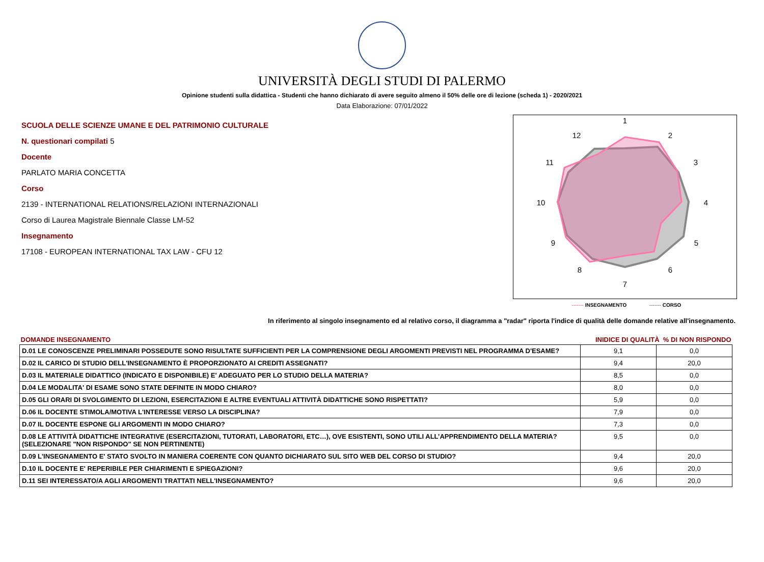UNIVERSITÀ DEGLI STUDI DI PALERMO
Opinione studenti sulla didattica - Studenti che hanno dichiarato di avere seguito almeno il 50% delle ore di lezione (scheda 1) - 2020/2021
Data Elaborazione: 07/01/2022
SCUOLA DELLE SCIENZE UMANE E DEL PATRIMONIO CULTURALE
N. questionari compilati 5
Docente
PARLATO MARIA CONCETTA
Corso
2139 - INTERNATIONAL RELATIONS/RELAZIONI INTERNAZIONALI
Corso di Laurea Magistrale Biennale Classe LM-52
Insegnamento
17108 - EUROPEAN INTERNATIONAL TAX LAW - CFU 12
1
2
3
4
5
6
7
8
9
10
11
12
------- INSEGNAMENTO ------- CORSO
In riferimento al singolo insegnamento ed al relativo corso, il diagramma a "radar" riporta l'indice di qualità delle domande relative all'insegnamento.
| DOMANDE INSEGNAMENTO | INIDICE DI QUALITÀ % DI NON RISPONDO | |
| --- | --- | --- |
| D.01 LE CONOSCENZE PRELIMINARI POSSEDUTE SONO RISULTATE SUFFICIENTI PER LA COMPRENSIONE DEGLI ARGOMENTI PREVISTI NEL PROGRAMMA D'ESAME? | 9,1 | 0,0 |
| D.02 IL CARICO DI STUDIO DELL'INSEGNAMENTO È PROPORZIONATO AI CREDITI ASSEGNATI? | 9,4 | 20,0 |
| D.03 IL MATERIALE DIDATTICO (INDICATO E DISPONIBILE) E' ADEGUATO PER LO STUDIO DELLA MATERIA? | 8,5 | 0,0 |
| D.04 LE MODALITA' DI ESAME SONO STATE DEFINITE IN MODO CHIARO? | 8,0 | 0,0 |
| D.05 GLI ORARI DI SVOLGIMENTO DI LEZIONI, ESERCITAZIONI E ALTRE EVENTUALI ATTIVITÀ DIDATTICHE SONO RISPETTATI? | 5,9 | 0,0 |
| D.06 IL DOCENTE STIMOLA/MOTIVA L'INTERESSE VERSO LA DISCIPLINA? | 7,9 | 0,0 |
| D.07 IL DOCENTE ESPONE GLI ARGOMENTI IN MODO CHIARO? | 7,3 | 0,0 |
| D.08 LE ATTIVITÀ DIDATTICHE INTEGRATIVE (ESERCITAZIONI, TUTORATI, LABORATORI, ETC…), OVE ESISTENTI, SONO UTILI ALL’APPRENDIMENTO DELLA MATERIA? (SELEZIONARE "NON RISPONDO" SE NON PERTINENTE) | 9,5 | 0,0 |
| D.09 L'INSEGNAMENTO E' STATO SVOLTO IN MANIERA COERENTE CON QUANTO DICHIARATO SUL SITO WEB DEL CORSO DI STUDIO? | 9,4 | 20,0 |
| D.10 IL DOCENTE E' REPERIBILE PER CHIARIMENTI E SPIEGAZIONI? | 9,6 | 20,0 |
| D.11 SEI INTERESSATO/A AGLI ARGOMENTI TRATTATI NELL'INSEGNAMENTO? | 9,6 | 20,0 |